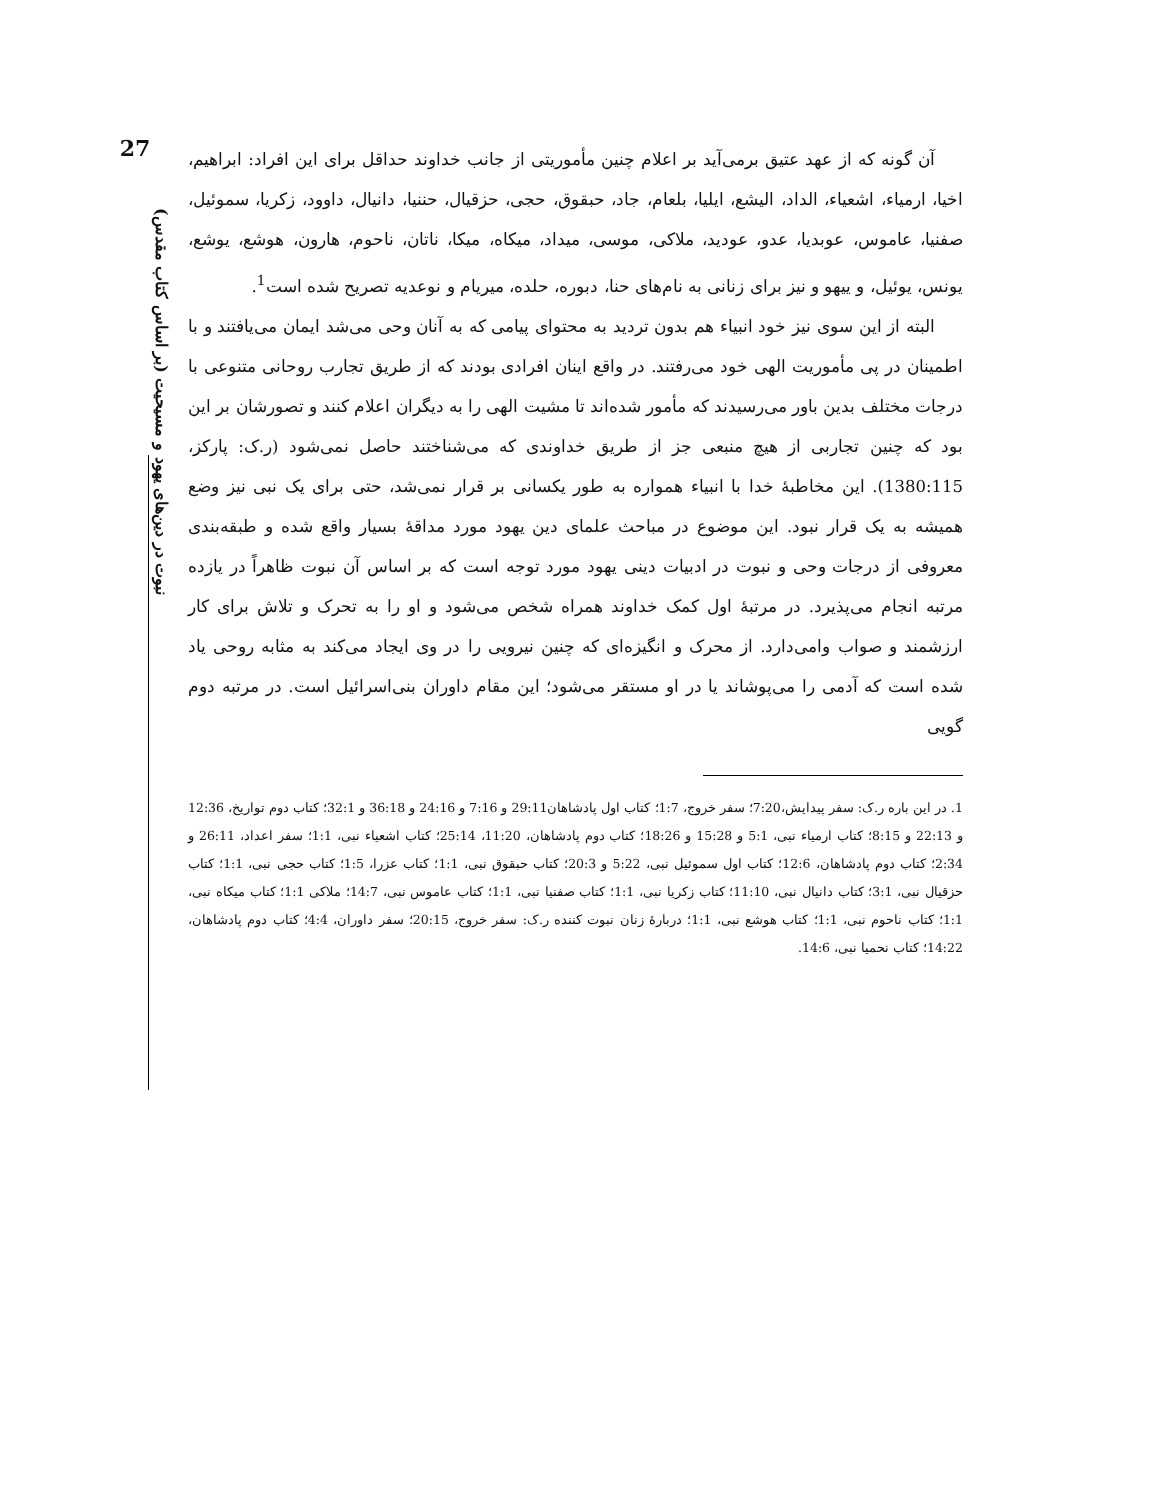27
نبوت در دین‌های یهود و مسیحیت (بر اساس کتاب مقدس)
آن گونه که از عهد عتیق برمی‌آید بر اعلام چنین مأموریتی از جانب خداوند حداقل برای این افراد: ابراهیم، اخیا، ارمیاء، اشعیاء، الداد، الیشع، ایلیا، بلعام، جاد، حبقوق، حجی، حزقیال، حننیا، دانیال، داوود، زکریا، سموئیل، صفنیا، عاموس، عوبدیا، عدو، عودید، ملاکی، موسی، میداد، میکاه، میکا، ناتان، ناحوم، هارون، هوشع، یوشع، یونس، یوئیل، و ییهو و نیز برای زنانی به نام‌های حنا، دبوره، حلده، میریام و نوعدیه تصریح شده است<sup>1</sup>.
البته از این سوی نیز خود انبیاء هم بدون تردید به محتوای پیامی که به آنان وحی می‌شد ایمان می‌یافتند و با اطمینان در پی مأموریت الهی خود می‌رفتند. در واقع اینان افرادی بودند که از طریق تجارب روحانی متنوعی با درجات مختلف بدین باور می‌رسیدند که مأمور شده‌اند تا مشیت الهی را به دیگران اعلام کنند و تصورشان بر این بود که چنین تجاربی از هیچ منبعی جز از طریق خداوندی که می‌شناختند حاصل نمی‌شود (ر.ک: پارکز، 1380:115). این مخاطبهٔ خدا با انبیاء همواره به طور یکسانی بر قرار نمی‌شد، حتی برای یک نبی نیز وضع همیشه به یک قرار نبود. این موضوع در مباحث علمای دین یهود مورد مداقهٔ بسیار واقع شده و طبقه‌بندی معروفی از درجات وحی و نبوت در ادبیات دینی یهود مورد توجه است که بر اساس آن نبوت ظاهراً در یازده مرتبه انجام می‌پذیرد. در مرتبهٔ اول کمک خداوند همراه شخص می‌شود و او را به تحرک و تلاش برای کار ارزشمند و صواب وامی‌دارد. از محرک و انگیزه‌ای که چنین نیرویی را در وی ایجاد می‌کند به مثابه روحی یاد شده است که آدمی را می‌پوشاند یا در او مستقر می‌شود؛ این مقام داوران بنی‌اسرائیل است. در مرتبه دوم گویی
1. در این باره ر.ک: سفر پیدایش،7:20؛ سفر خروج، 1:7؛ کتاب اول پادشاهان29:11 و 7:16 و 24:16 و 36:18 و 32:1؛ کتاب دوم تواریخ، 12:36 و 22:13 و 8:15؛ کتاب ارمیاء نبی، 5:1 و 15:28 و 18:26؛ کتاب دوم پادشاهان، 11:20، 25:14؛ کتاب اشعیاء نبی، 1:1؛ سفر اعداد، 26:11 و 2:34؛ کتاب دوم پادشاهان، 12:6؛ کتاب اول سموئیل نبی، 5:22 و 20:3؛ کتاب حبقوق نبی، 1:1؛ کتاب عزرا، 1:5؛ کتاب حجی نبی، 1:1؛ کتاب حزقیال نبی، 3:1؛ کتاب دانیال نبی، 11:10؛ کتاب زکریا نبی، 1:1؛ کتاب صفنیا نبی، 1:1؛ کتاب عاموس نبی، 14:7؛ ملاکی 1:1؛ کتاب میکاه نبی، 1:1؛ کتاب ناحوم نبی، 1:1؛ کتاب هوشع نبی، 1:1؛ دربارهٔ زنان نبوت کننده ر.ک: سفر خروج، 20:15؛ سفر داوران، 4:4؛ کتاب دوم پادشاهان، 14:22؛ کتاب نحمیا نبی، 14:6.